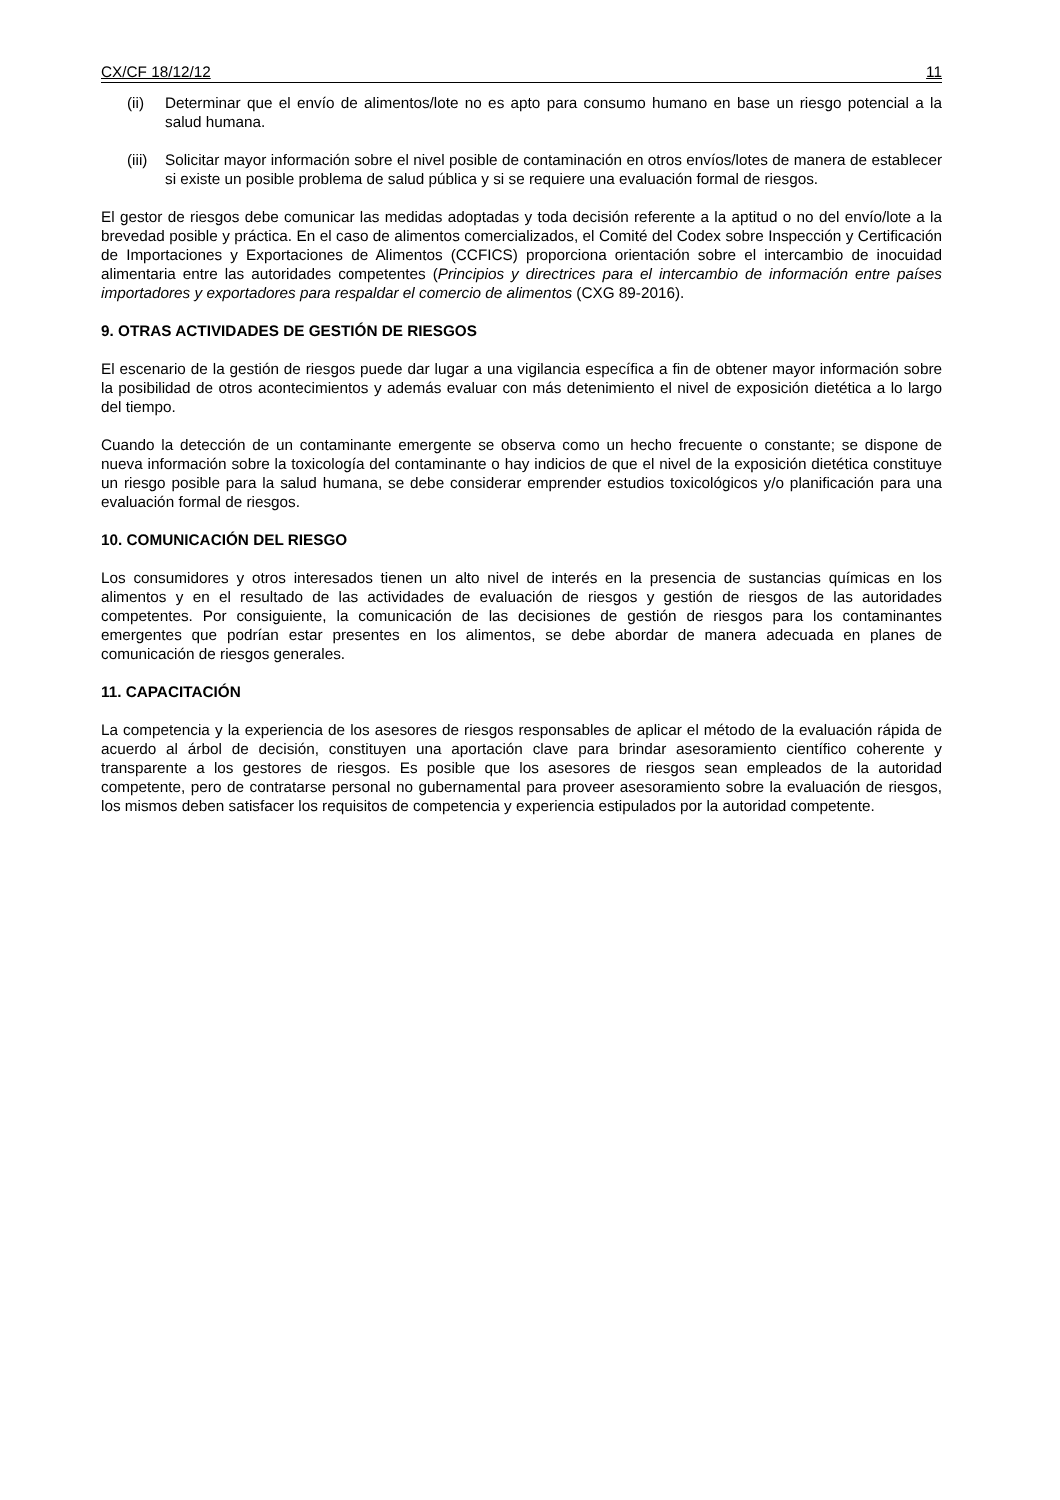CX/CF 18/12/12 11
(ii) Determinar que el envío de alimentos/lote no es apto para consumo humano en base un riesgo potencial a la salud humana.
(iii) Solicitar mayor información sobre el nivel posible de contaminación en otros envíos/lotes de manera de establecer si existe un posible problema de salud pública y si se requiere una evaluación formal de riesgos.
El gestor de riesgos debe comunicar las medidas adoptadas y toda decisión referente a la aptitud o no del envío/lote a la brevedad posible y práctica. En el caso de alimentos comercializados, el Comité del Codex sobre Inspección y Certificación de Importaciones y Exportaciones de Alimentos (CCFICS) proporciona orientación sobre el intercambio de inocuidad alimentaria entre las autoridades competentes (Principios y directrices para el intercambio de información entre países importadores y exportadores para respaldar el comercio de alimentos (CXG 89-2016).
9. OTRAS ACTIVIDADES DE GESTIÓN DE RIESGOS
El escenario de la gestión de riesgos puede dar lugar a una vigilancia específica a fin de obtener mayor información sobre la posibilidad de otros acontecimientos y además evaluar con más detenimiento el nivel de exposición dietética a lo largo del tiempo.
Cuando la detección de un contaminante emergente se observa como un hecho frecuente o constante; se dispone de nueva información sobre la toxicología del contaminante o hay indicios de que el nivel de la exposición dietética constituye un riesgo posible para la salud humana, se debe considerar emprender estudios toxicológicos y/o planificación para una evaluación formal de riesgos.
10. COMUNICACIÓN DEL RIESGO
Los consumidores y otros interesados tienen un alto nivel de interés en la presencia de sustancias químicas en los alimentos y en el resultado de las actividades de evaluación de riesgos y gestión de riesgos de las autoridades competentes. Por consiguiente, la comunicación de las decisiones de gestión de riesgos para los contaminantes emergentes que podrían estar presentes en los alimentos, se debe abordar de manera adecuada en planes de comunicación de riesgos generales.
11. CAPACITACIÓN
La competencia y la experiencia de los asesores de riesgos responsables de aplicar el método de la evaluación rápida de acuerdo al árbol de decisión, constituyen una aportación clave para brindar asesoramiento científico coherente y transparente a los gestores de riesgos. Es posible que los asesores de riesgos sean empleados de la autoridad competente, pero de contratarse personal no gubernamental para proveer asesoramiento sobre la evaluación de riesgos, los mismos deben satisfacer los requisitos de competencia y experiencia estipulados por la autoridad competente.